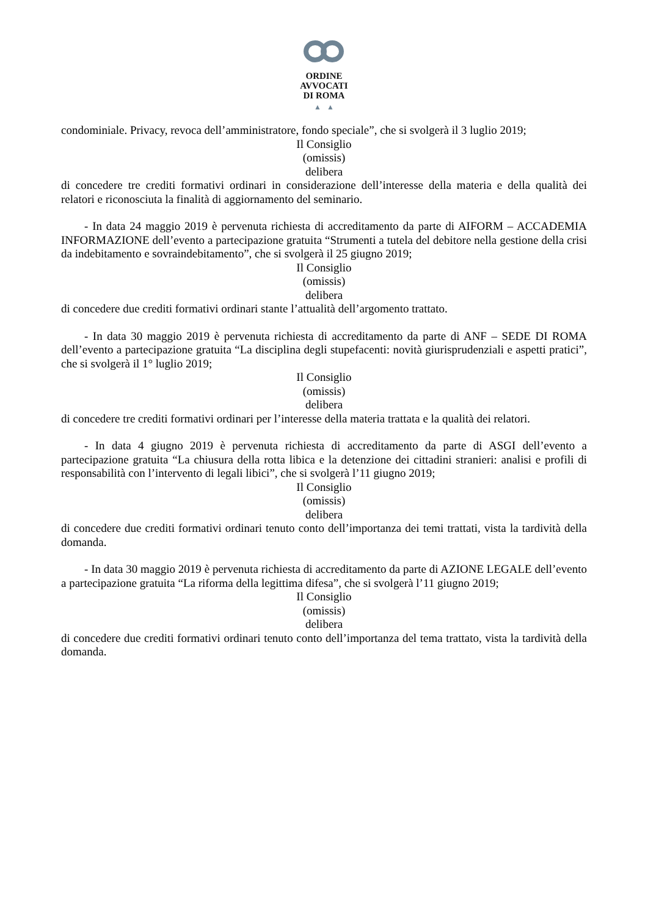ORDINE
AVVOCATI
DI ROMA
▲ ▲
condominiale. Privacy, revoca dell’amministratore, fondo speciale”, che si svolgerà il 3 luglio 2019;
Il Consiglio
(omissis)
delibera
di concedere tre crediti formativi ordinari in considerazione dell’interesse della materia e della qualità dei relatori e riconosciuta la finalità di aggiornamento del seminario.
- In data 24 maggio 2019 è pervenuta richiesta di accreditamento da parte di AIFORM – ACCADEMIA INFORMAZIONE dell’evento a partecipazione gratuita “Strumenti a tutela del debitore nella gestione della crisi da indebitamento e sovraindebitamento”, che si svolgerà il 25 giugno 2019;
Il Consiglio
(omissis)
delibera
di concedere due crediti formativi ordinari stante l’attualità dell’argomento trattato.
- In data 30 maggio 2019 è pervenuta richiesta di accreditamento da parte di ANF – SEDE DI ROMA dell’evento a partecipazione gratuita “La disciplina degli stupefacenti: novità giurisprudenziali e aspetti pratici”, che si svolgerà il 1° luglio 2019;
Il Consiglio
(omissis)
delibera
di concedere tre crediti formativi ordinari per l’interesse della materia trattata e la qualità dei relatori.
- In data 4 giugno 2019 è pervenuta richiesta di accreditamento da parte di ASGI dell’evento a partecipazione gratuita “La chiusura della rotta libica e la detenzione dei cittadini stranieri: analisi e profili di responsabilità con l’intervento di legali libici”, che si svolgerà l’11 giugno 2019;
Il Consiglio
(omissis)
delibera
di concedere due crediti formativi ordinari tenuto conto dell’importanza dei temi trattati, vista la tardività della domanda.
- In data 30 maggio 2019 è pervenuta richiesta di accreditamento da parte di AZIONE LEGALE dell’evento a partecipazione gratuita “La riforma della legittima difesa”, che si svolgerà l’11 giugno 2019;
Il Consiglio
(omissis)
delibera
di concedere due crediti formativi ordinari tenuto conto dell’importanza del tema trattato, vista la tardività della domanda.